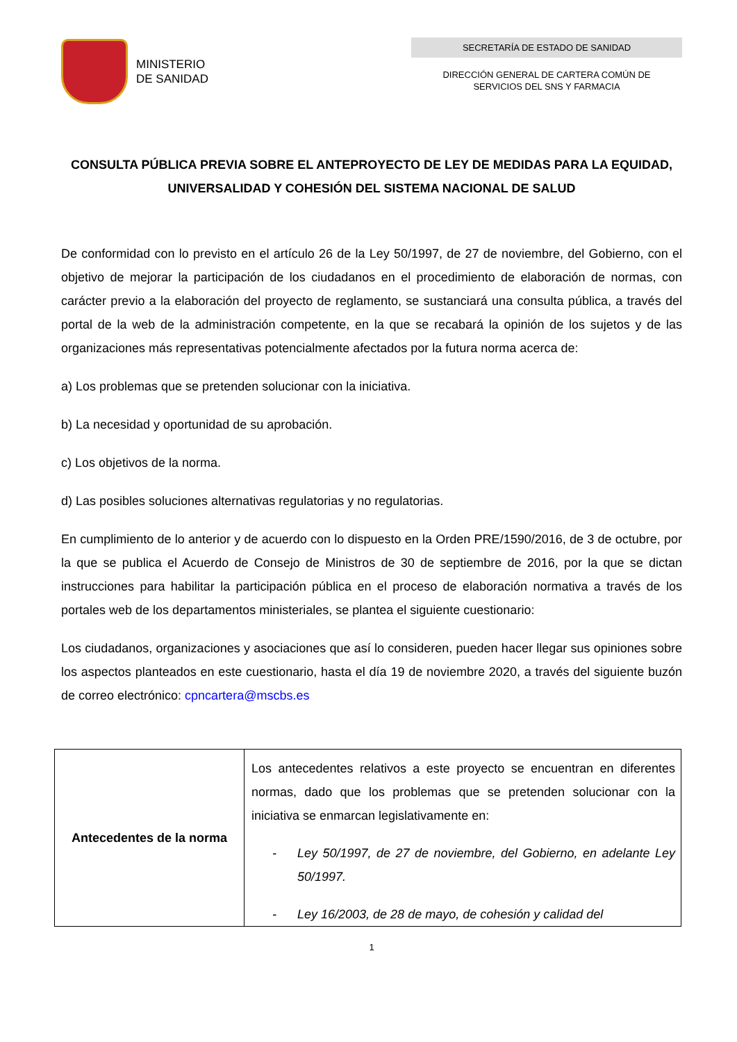MINISTERIO
DE SANIDAD
SECRETARÍA DE ESTADO DE SANIDAD
DIRECCIÓN GENERAL DE CARTERA COMÚN DE
SERVICIOS DEL SNS Y FARMACIA
CONSULTA PÚBLICA PREVIA SOBRE EL ANTEPROYECTO DE LEY DE MEDIDAS PARA LA EQUIDAD, UNIVERSALIDAD Y COHESIÓN DEL SISTEMA NACIONAL DE SALUD
De conformidad con lo previsto en el artículo 26 de la Ley 50/1997, de 27 de noviembre, del Gobierno, con el objetivo de mejorar la participación de los ciudadanos en el procedimiento de elaboración de normas, con carácter previo a la elaboración del proyecto de reglamento, se sustanciará una consulta pública, a través del portal de la web de la administración competente, en la que se recabará la opinión de los sujetos y de las organizaciones más representativas potencialmente afectados por la futura norma acerca de:
a) Los problemas que se pretenden solucionar con la iniciativa.
b) La necesidad y oportunidad de su aprobación.
c) Los objetivos de la norma.
d) Las posibles soluciones alternativas regulatorias y no regulatorias.
En cumplimiento de lo anterior y de acuerdo con lo dispuesto en la Orden PRE/1590/2016, de 3 de octubre, por la que se publica el Acuerdo de Consejo de Ministros de 30 de septiembre de 2016, por la que se dictan instrucciones para habilitar la participación pública en el proceso de elaboración normativa a través de los portales web de los departamentos ministeriales, se plantea el siguiente cuestionario:
Los ciudadanos, organizaciones y asociaciones que así lo consideren, pueden hacer llegar sus opiniones sobre los aspectos planteados en este cuestionario, hasta el día 19 de noviembre 2020, a través del siguiente buzón de correo electrónico: cpncartera@mscbs.es
| Antecedentes de la norma | Los antecedentes relativos a este proyecto se encuentran en diferentes normas, dado que los problemas que se pretenden solucionar con la iniciativa se enmarcan legislativamente en: - Ley 50/1997, de 27 de noviembre, del Gobierno, en adelante Ley 50/1997. - Ley 16/2003, de 28 de mayo, de cohesión y calidad del |
1